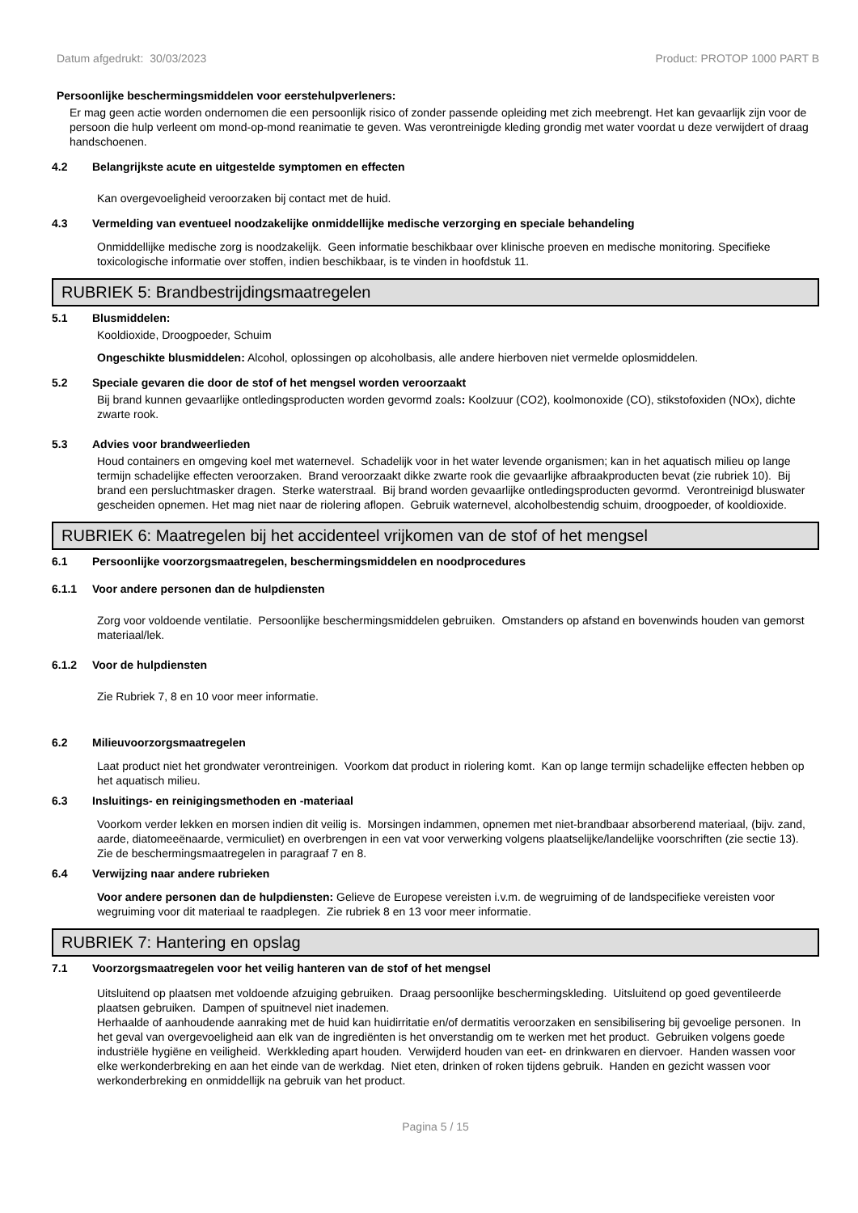Datum afgedrukt: 30/03/2023 Product: PROTOP 1000 PART B
Persoonlijke beschermingsmiddelen voor eerstehulpverleners:
Er mag geen actie worden ondernomen die een persoonlijk risico of zonder passende opleiding met zich meebrengt. Het kan gevaarlijk zijn voor de persoon die hulp verleent om mond-op-mond reanimatie te geven. Was verontreinigde kleding grondig met water voordat u deze verwijdert of draag handschoenen.
4.2 Belangrijkste acute en uitgestelde symptomen en effecten
Kan overgevoeligheid veroorzaken bij contact met de huid.
4.3 Vermelding van eventueel noodzakelijke onmiddellijke medische verzorging en speciale behandeling
Onmiddellijke medische zorg is noodzakelijk. Geen informatie beschikbaar over klinische proeven en medische monitoring. Specifieke toxicologische informatie over stoffen, indien beschikbaar, is te vinden in hoofdstuk 11.
RUBRIEK 5: Brandbestrijdingsmaatregelen
5.1 Blusmiddelen:
Kooldioxide, Droogpoeder, Schuim
Ongeschikte blusmiddelen: Alcohol, oplossingen op alcoholbasis, alle andere hierboven niet vermelde oplosmiddelen.
5.2 Speciale gevaren die door de stof of het mengsel worden veroorzaakt
Bij brand kunnen gevaarlijke ontledingsproducten worden gevormd zoals: Koolzuur (CO2), koolmonoxide (CO), stikstofoxiden (NOx), dichte zwarte rook.
5.3 Advies voor brandweerlieden
Houd containers en omgeving koel met waternevel. Schadelijk voor in het water levende organismen; kan in het aquatisch milieu op lange termijn schadelijke effecten veroorzaken. Brand veroorzaakt dikke zwarte rook die gevaarlijke afbraakproducten bevat (zie rubriek 10). Bij brand een persluchtmasker dragen. Sterke waterstraal. Bij brand worden gevaarlijke ontledingsproducten gevormd. Verontreinigd bluswater gescheiden opnemen. Het mag niet naar de riolering aflopen. Gebruik waternevel, alcoholbestendig schuim, droogpoeder, of kooldioxide.
RUBRIEK 6: Maatregelen bij het accidenteel vrijkomen van de stof of het mengsel
6.1 Persoonlijke voorzorgsmaatregelen, beschermingsmiddelen en noodprocedures
6.1.1 Voor andere personen dan de hulpdiensten
Zorg voor voldoende ventilatie. Persoonlijke beschermingsmiddelen gebruiken. Omstanders op afstand en bovenwinds houden van gemorst materiaal/lek.
6.1.2 Voor de hulpdiensten
Zie Rubriek 7, 8 en 10 voor meer informatie.
6.2 Milieuvoorzorgsmaatregelen
Laat product niet het grondwater verontreinigen. Voorkom dat product in riolering komt. Kan op lange termijn schadelijke effecten hebben op het aquatisch milieu.
6.3 Insluitings- en reinigingsmethoden en -materiaal
Voorkom verder lekken en morsen indien dit veilig is. Morsingen indammen, opnemen met niet-brandbaar absorberend materiaal, (bijv. zand, aarde, diatomeeënaarde, vermiculiet) en overbrengen in een vat voor verwerking volgens plaatselijke/landelijke voorschriften (zie sectie 13). Zie de beschermingsmaatregelen in paragraaf 7 en 8.
6.4 Verwijzing naar andere rubrieken
Voor andere personen dan de hulpdiensten: Gelieve de Europese vereisten i.v.m. de wegruiming of de landspecifieke vereisten voor wegruiming voor dit materiaal te raadplegen. Zie rubriek 8 en 13 voor meer informatie.
RUBRIEK 7: Hantering en opslag
7.1 Voorzorgsmaatregelen voor het veilig hanteren van de stof of het mengsel
Uitsluitend op plaatsen met voldoende afzuiging gebruiken. Draag persoonlijke beschermingskleding. Uitsluitend op goed geventileerde plaatsen gebruiken. Dampen of spuitnevel niet inademen.
Herhaalde of aanhoudende aanraking met de huid kan huidirritatie en/of dermatitis veroorzaken en sensibilisering bij gevoelige personen. In het geval van overgevoeligheid aan elk van de ingrediënten is het onverstandig om te werken met het product. Gebruiken volgens goede industriële hygiëne en veiligheid. Werkkleding apart houden. Verwijderd houden van eet- en drinkwaren en diervoer. Handen wassen voor elke werkonderbreking en aan het einde van de werkdag. Niet eten, drinken of roken tijdens gebruik. Handen en gezicht wassen voor werkonderbreking en onmiddellijk na gebruik van het product.
Pagina 5 / 15